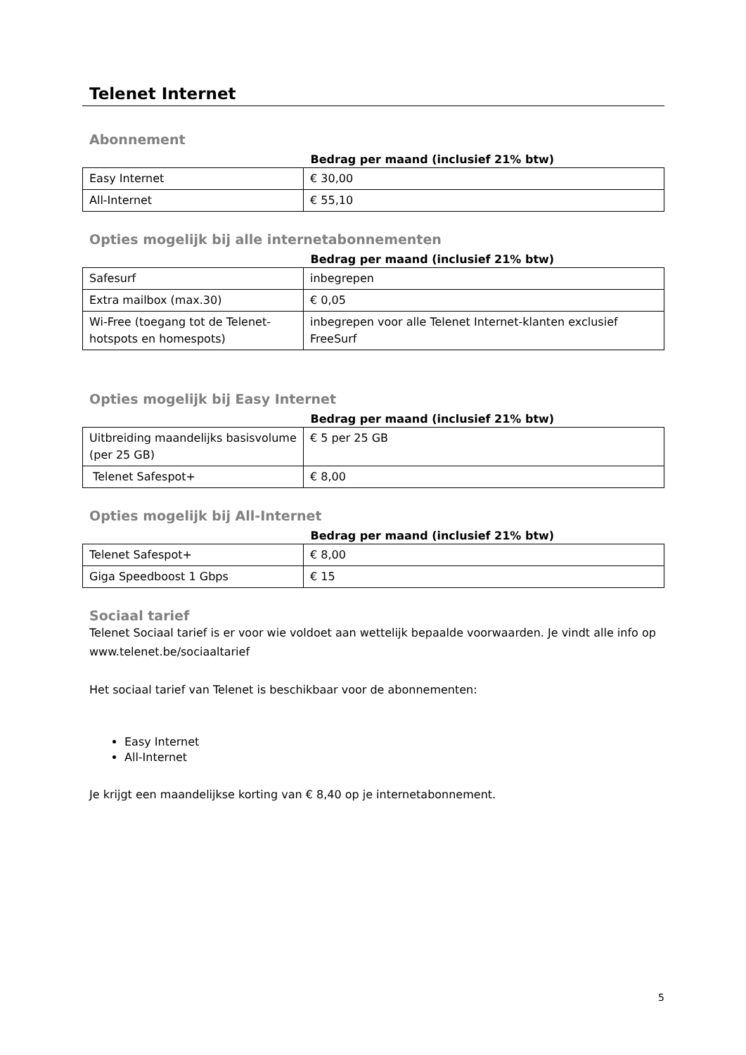Telenet Internet
Abonnement
| | Bedrag per maand (inclusief 21% btw) |
| --- | --- |
| Easy Internet | € 30,00 |
| All-Internet | € 55,10 |
Opties mogelijk bij alle internetabonnementen
| | Bedrag per maand (inclusief 21% btw) |
| --- | --- |
| Safesurf | inbegrepen |
| Extra mailbox (max.30) | € 0,05 |
| Wi-Free (toegang tot de Telenet-hotspots en homespots) | inbegrepen voor alle Telenet Internet-klanten exclusief FreeSurf |
Opties mogelijk bij Easy Internet
| | Bedrag per maand (inclusief 21% btw) |
| --- | --- |
| Uitbreiding maandelijks basisvolume (per 25 GB) | € 5 per 25 GB |
| Telenet Safespot+ | € 8,00 |
Opties mogelijk bij All-Internet
| | Bedrag per maand (inclusief 21% btw) |
| --- | --- |
| Telenet Safespot+ | € 8,00 |
| Giga Speedboost 1 Gbps | € 15 |
Sociaal tarief
Telenet Sociaal tarief is er voor wie voldoet aan wettelijk bepaalde voorwaarden. Je vindt alle info op www.telenet.be/sociaaltarief
Het sociaal tarief van Telenet is beschikbaar voor de abonnementen:
Easy Internet
All-Internet
Je krijgt een maandelijkse korting van € 8,40 op je internetabonnement.
5